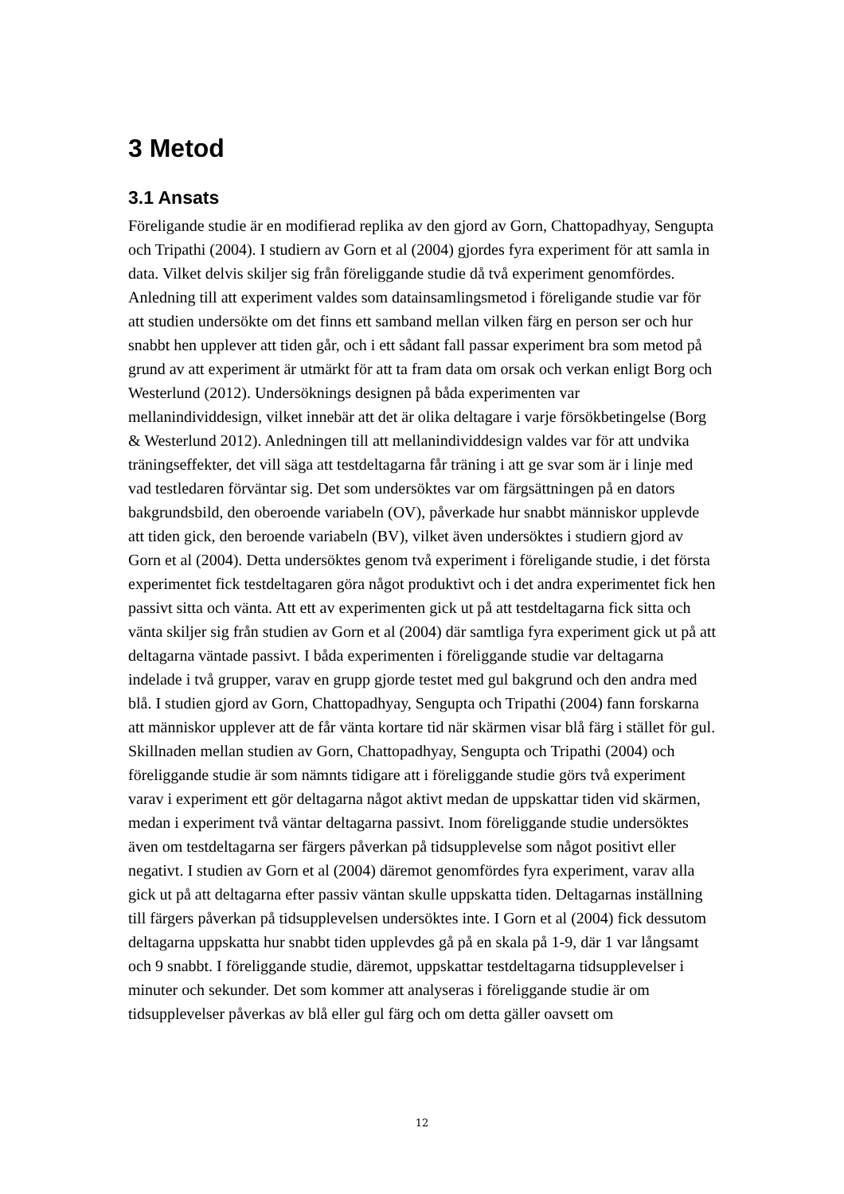3 Metod
3.1 Ansats
Föreligande studie är en modifierad replika av den gjord av Gorn, Chattopadhyay, Sengupta och Tripathi (2004). I studiern av Gorn et al (2004) gjordes fyra experiment för att samla in data. Vilket delvis skiljer sig från föreliggande studie då två experiment genomfördes. Anledning till att experiment valdes som datainsamlingsmetod i föreligande studie var för att studien undersökte om det finns ett samband mellan vilken färg en person ser och hur snabbt hen upplever att tiden går, och i ett sådant fall passar experiment bra som metod på grund av att experiment är utmärkt för att ta fram data om orsak och verkan enligt Borg och Westerlund (2012). Undersöknings designen på båda experimenten var mellanindividdesign, vilket innebär att det är olika deltagare i varje försökbetingelse (Borg & Westerlund 2012). Anledningen till att mellanindividdesign valdes var för att undvika träningseffekter, det vill säga att testdeltagarna får träning i att ge svar som är i linje med vad testledaren förväntar sig. Det som undersöktes var om färgsättningen på en dators bakgrundsbild, den oberoende variabeln (OV), påverkade hur snabbt människor upplevde att tiden gick, den beroende variabeln (BV), vilket även undersöktes i studiern gjord av Gorn et al (2004). Detta undersöktes genom två experiment i föreligande studie, i det första experimentet fick testdeltagaren göra något produktivt och i det andra experimentet fick hen passivt sitta och vänta. Att ett av experimenten gick ut på att testdeltagarna fick sitta och vänta skiljer sig från studien av Gorn et al (2004) där samtliga fyra experiment gick ut på att deltagarna väntade passivt. I båda experimenten i föreliggande studie var deltagarna indelade i två grupper, varav en grupp gjorde testet med gul bakgrund och den andra med blå. I studien gjord av Gorn, Chattopadhyay, Sengupta och Tripathi (2004) fann forskarna att människor upplever att de får vänta kortare tid när skärmen visar blå färg i stället för gul. Skillnaden mellan studien av Gorn, Chattopadhyay, Sengupta och Tripathi (2004) och föreliggande studie är som nämnts tidigare att i föreliggande studie görs två experiment varav i experiment ett gör deltagarna något aktivt medan de uppskattar tiden vid skärmen, medan i experiment två väntar deltagarna passivt. Inom föreliggande studie undersöktes även om testdeltagarna ser färgers påverkan på tidsupplevelse som något positivt eller negativt. I studien av Gorn et al (2004) däremot genomfördes fyra experiment, varav alla gick ut på att deltagarna efter passiv väntan skulle uppskatta tiden. Deltagarnas inställning till färgers påverkan på tidsupplevelsen undersöktes inte. I Gorn et al (2004) fick dessutom deltagarna uppskatta hur snabbt tiden upplevdes gå på en skala på 1-9, där 1 var långsamt och 9 snabbt. I föreliggande studie, däremot, uppskattar testdeltagarna tidsupplevelser i minuter och sekunder. Det som kommer att analyseras i föreliggande studie är om tidsupplevelser påverkas av blå eller gul färg och om detta gäller oavsett om
12